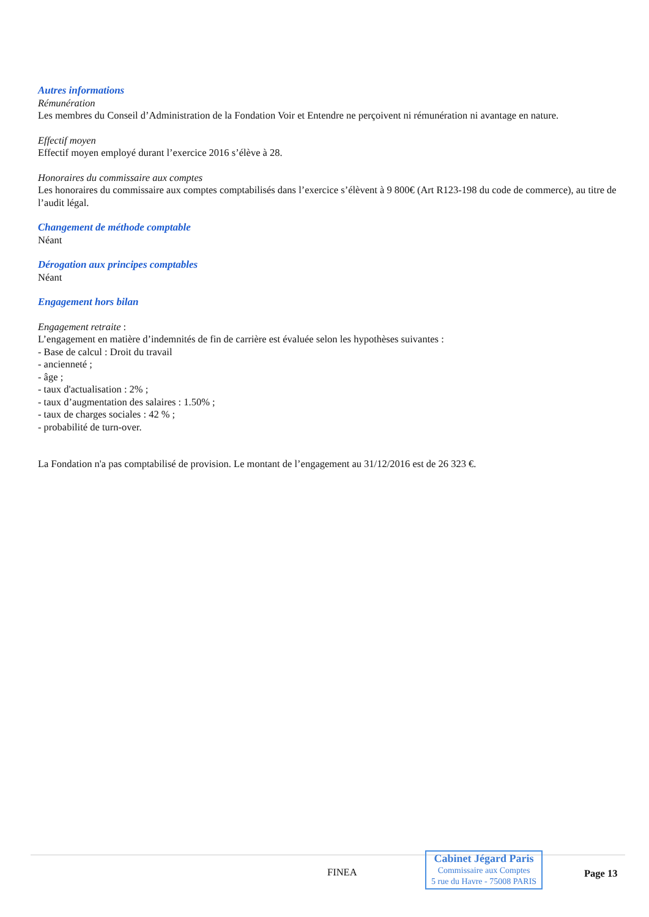Autres informations
Rémunération
Les membres du Conseil d’Administration de la Fondation Voir et Entendre ne perçoivent ni rémunération ni avantage en nature.
Effectif moyen
Effectif moyen employé durant l’exercice 2016 s’élève à 28.
Honoraires du commissaire aux comptes
Les honoraires du commissaire aux comptes comptabilisés dans l’exercice s’élèvent à 9 800€ (Art R123-198 du code de commerce), au titre de l’audit légal.
Changement de méthode comptable
Néant
Dérogation aux principes comptables
Néant
Engagement hors bilan
Engagement retraite :
L’engagement en matière d’indemnités de fin de carrière est évaluée selon les hypothèses suivantes :
- Base de calcul : Droit du travail
- ancienneté ;
- âge ;
- taux d'actualisation : 2% ;
- taux d’augmentation des salaires : 1.50% ;
- taux de charges sociales : 42 % ;
- probabilité de turn-over.
La Fondation n'a pas comptabilisé de provision. Le montant de l’engagement au 31/12/2016 est de 26 323 €.
FINEA
Cabinet Jégard Paris
Commissaire aux Comptes
5 rue du Havre - 75008 PARIS
Page 13